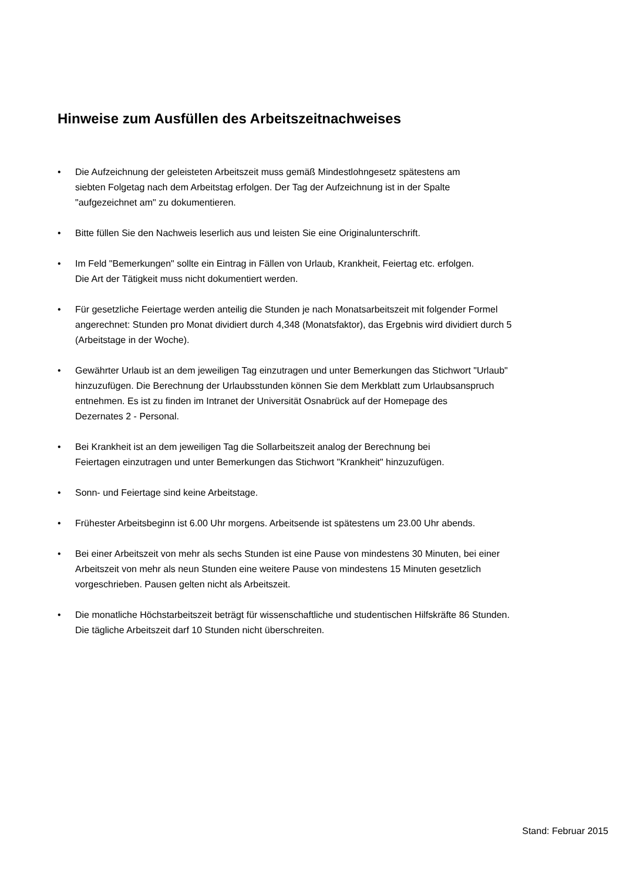Hinweise zum Ausfüllen des Arbeitszeitnachweises
• Die Aufzeichnung der geleisteten Arbeitszeit muss gemäß Mindestlohngesetz spätestens am
siebten Folgetag nach dem Arbeitstag erfolgen. Der Tag der Aufzeichnung ist in der Spalte
"aufgezeichnet am" zu dokumentieren.
• Bitte füllen Sie den Nachweis leserlich aus und leisten Sie eine Originalunterschrift.
• Im Feld "Bemerkungen" sollte ein Eintrag in Fällen von Urlaub, Krankheit, Feiertag etc. erfolgen.
Die Art der Tätigkeit muss nicht dokumentiert werden.
• Für gesetzliche Feiertage werden anteilig die Stunden je nach Monatsarbeitszeit mit folgender Formel
angerechnet: Stunden pro Monat dividiert durch 4,348 (Monatsfaktor), das Ergebnis wird dividiert durch 5
(Arbeitstage in der Woche).
• Gewährter Urlaub ist an dem jeweiligen Tag einzutragen und unter Bemerkungen das Stichwort "Urlaub"
hinzuzufügen. Die Berechnung der Urlaubsstunden können Sie dem Merkblatt zum Urlaubsanspruch
entnehmen. Es ist zu finden im Intranet der Universität Osnabrück auf der Homepage des
Dezernates 2 - Personal.
• Bei Krankheit ist an dem jeweiligen Tag die Sollarbeitszeit analog der Berechnung bei
Feiertagen einzutragen und unter Bemerkungen das Stichwort "Krankheit" hinzuzufügen.
• Sonn- und Feiertage sind keine Arbeitstage.
• Frühester Arbeitsbeginn ist 6.00 Uhr morgens. Arbeitsende ist spätestens um 23.00 Uhr abends.
• Bei einer Arbeitszeit von mehr als sechs Stunden ist eine Pause von mindestens 30 Minuten, bei einer
Arbeitszeit von mehr als neun Stunden eine weitere Pause von mindestens 15 Minuten gesetzlich
vorgeschrieben. Pausen gelten nicht als Arbeitszeit.
• Die monatliche Höchstarbeitszeit beträgt für wissenschaftliche und studentischen Hilfskräfte 86 Stunden.
Die tägliche Arbeitszeit darf 10 Stunden nicht überschreiten.
Stand: Februar 2015